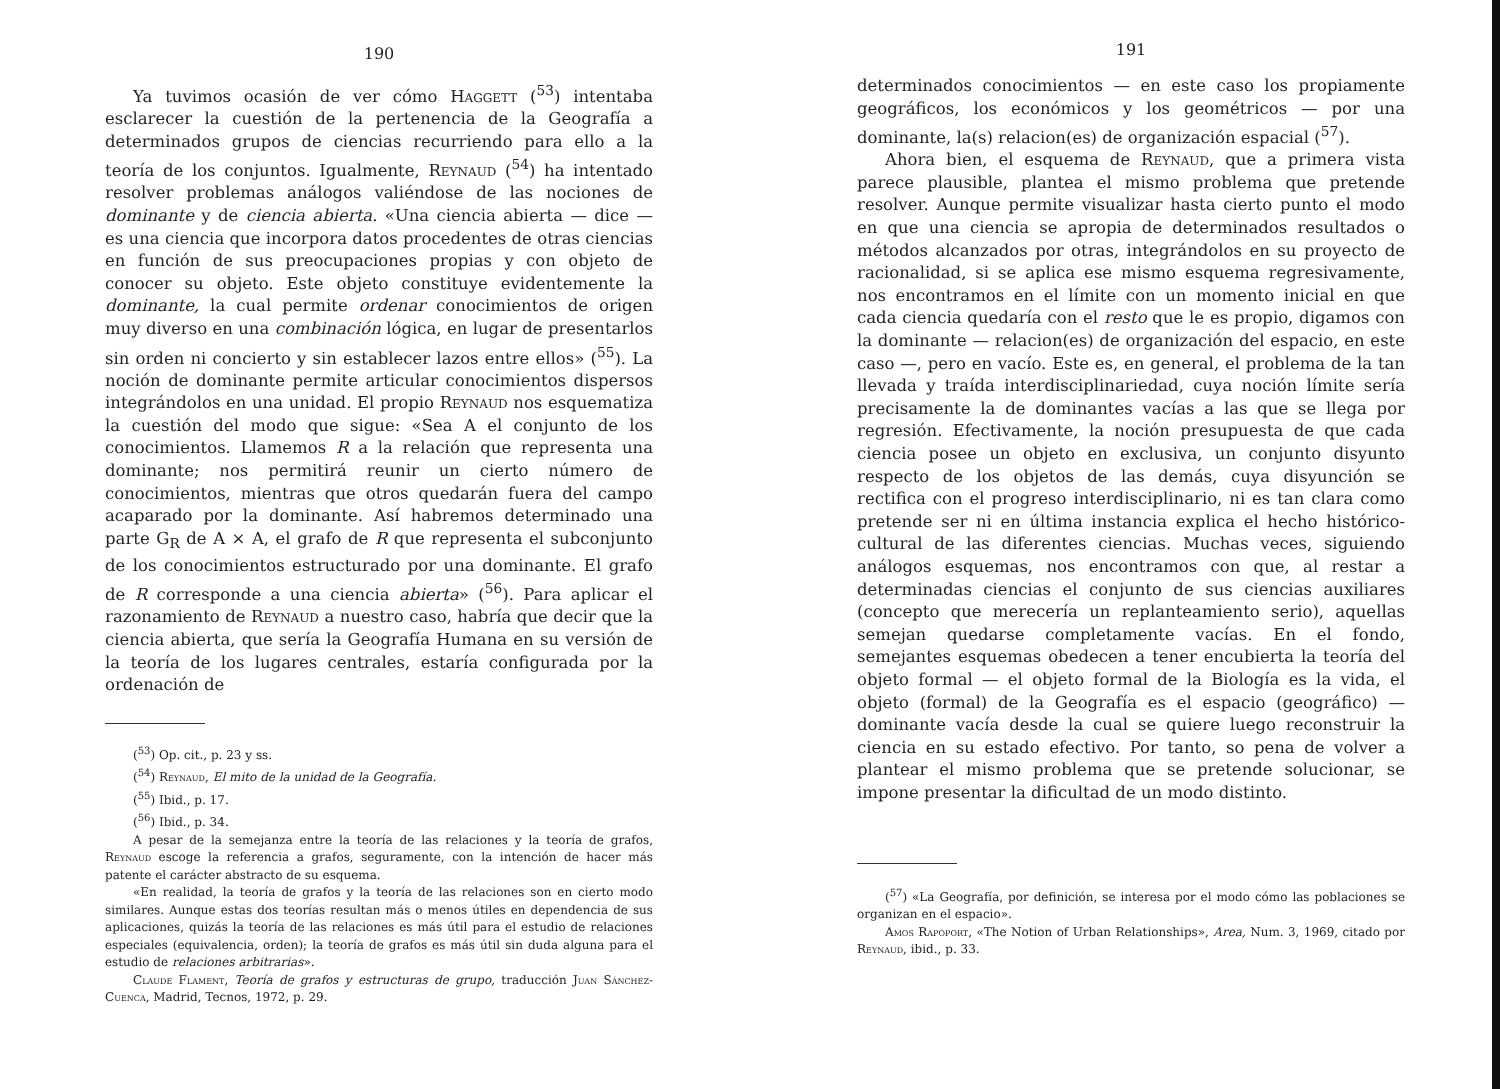190
Ya tuvimos ocasión de ver cómo Haggett (<sup>53</sup>) intentaba esclarecer la cuestión de la pertenencia de la Geografía a determinados grupos de ciencias recurriendo para ello a la teoría de los conjuntos. Igualmente, Reynaud (<sup>54</sup>) ha intentado resolver problemas análogos valiéndose de las nociones de dominante y de ciencia abierta. «Una ciencia abierta — dice — es una ciencia que incorpora datos procedentes de otras ciencias en función de sus preocupaciones propias y con objeto de conocer su objeto. Este objeto constituye evidentemente la dominante, la cual permite ordenar conocimientos de origen muy diverso en una combinación lógica, en lugar de presentarlos sin orden ni concierto y sin establecer lazos entre ellos» (<sup>55</sup>). La noción de dominante permite articular conocimientos dispersos integrándolos en una unidad. El propio Reynaud nos esquematiza la cuestión del modo que sigue: «Sea A el conjunto de los conocimientos. Llamemos R a la relación que representa una dominante; nos permitirá reunir un cierto número de conocimientos, mientras que otros quedarán fuera del campo acaparado por la dominante. Así habremos determinado una parte G<sub>R</sub> de A × A, el grafo de R que representa el subconjunto de los conocimientos estructurado por una dominante. El grafo de R corresponde a una ciencia abierta» (<sup>56</sup>). Para aplicar el razonamiento de Reynaud a nuestro caso, habría que decir que la ciencia abierta, que sería la Geografía Humana en su versión de la teoría de los lugares centrales, estaría configurada por la ordenación de
(<sup>53</sup>) Op. cit., p. 23 y ss.
(<sup>54</sup>) Reynaud, El mito de la unidad de la Geografía.
(<sup>55</sup>) Ibid., p. 17.
(<sup>56</sup>) Ibid., p. 34.
A pesar de la semejanza entre la teoría de las relaciones y la teoría de grafos, Reynaud escoge la referencia a grafos, seguramente, con la intención de hacer más patente el carácter abstracto de su esquema.
«En realidad, la teoría de grafos y la teoría de las relaciones son en cierto modo similares. Aunque estas dos teorías resultan más o menos útiles en dependencia de sus aplicaciones, quizás la teoría de las relaciones es más útil para el estudio de relaciones especiales (equivalencia, orden); la teoría de grafos es más útil sin duda alguna para el estudio de relaciones arbitrarias».
Claude Flament, Teoría de grafos y estructuras de grupo, traducción Juan Sánchez-Cuenca, Madrid, Tecnos, 1972, p. 29.
191
determinados conocimientos — en este caso los propiamente geográficos, los económicos y los geométricos — por una dominante, la(s) relacion(es) de organización espacial (<sup>57</sup>).
Ahora bien, el esquema de Reynaud, que a primera vista parece plausible, plantea el mismo problema que pretende resolver. Aunque permite visualizar hasta cierto punto el modo en que una ciencia se apropia de determinados resultados o métodos alcanzados por otras, integrándolos en su proyecto de racionalidad, si se aplica ese mismo esquema regresivamente, nos encontramos en el límite con un momento inicial en que cada ciencia quedaría con el resto que le es propio, digamos con la dominante — relacion(es) de organización del espacio, en este caso —, pero en vacío. Este es, en general, el problema de la tan llevada y traída interdisciplinariedad, cuya noción límite sería precisamente la de dominantes vacías a las que se llega por regresión. Efectivamente, la noción presupuesta de que cada ciencia posee un objeto en exclusiva, un conjunto disyunto respecto de los objetos de las demás, cuya disyunción se rectifica con el progreso interdisciplinario, ni es tan clara como pretende ser ni en última instancia explica el hecho histórico-cultural de las diferentes ciencias. Muchas veces, siguiendo análogos esquemas, nos encontramos con que, al restar a determinadas ciencias el conjunto de sus ciencias auxiliares (concepto que merecería un replanteamiento serio), aquellas semejan quedarse completamente vacías. En el fondo, semejantes esquemas obedecen a tener encubierta la teoría del objeto formal — el objeto formal de la Biología es la vida, el objeto (formal) de la Geografía es el espacio (geográfico) — dominante vacía desde la cual se quiere luego reconstruir la ciencia en su estado efectivo. Por tanto, so pena de volver a plantear el mismo problema que se pretende solucionar, se impone presentar la dificultad de un modo distinto.
(<sup>57</sup>) «La Geografía, por definición, se interesa por el modo cómo las poblaciones se organizan en el espacio».
Amos Rapoport, «The Notion of Urban Relationships», Area, Num. 3, 1969, citado por Reynaud, ibid., p. 33.